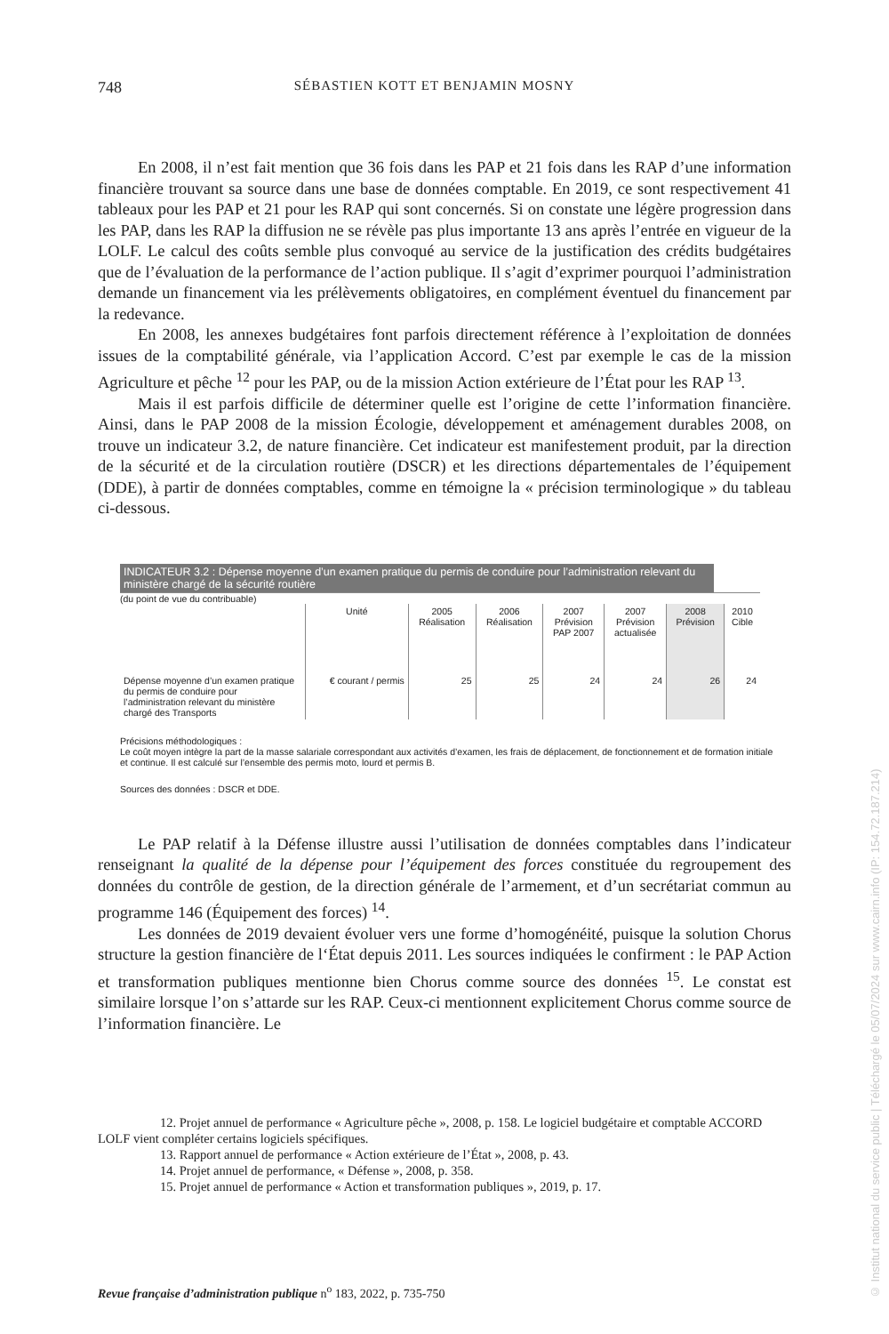748 SÉBASTIEN KOTT ET BENJAMIN MOSNY
En 2008, il n’est fait mention que 36 fois dans les PAP et 21 fois dans les RAP d’une information financière trouvant sa source dans une base de données comptable. En 2019, ce sont respectivement 41 tableaux pour les PAP et 21 pour les RAP qui sont concernés. Si on constate une légère progression dans les PAP, dans les RAP la diffusion ne se révèle pas plus importante 13 ans après l’entrée en vigueur de la LOLF. Le calcul des coûts semble plus convoqué au service de la justification des crédits budgétaires que de l’évaluation de la performance de l’action publique. Il s’agit d’exprimer pourquoi l’administration demande un financement via les prélèvements obligatoires, en complément éventuel du financement par la redevance.
En 2008, les annexes budgétaires font parfois directement référence à l’exploitation de données issues de la comptabilité générale, via l’application Accord. C’est par exemple le cas de la mission Agriculture et pêche <sup>12</sup> pour les PAP, ou de la mission Action extérieure de l’État pour les RAP <sup>13</sup>.
Mais il est parfois difficile de déterminer quelle est l’origine de cette l’information financière. Ainsi, dans le PAP 2008 de la mission Écologie, développement et aménagement durables 2008, on trouve un indicateur 3.2, de nature financière. Cet indicateur est manifestement produit, par la direction de la sécurité et de la circulation routière (DSCR) et les directions départementales de l’équipement (DDE), à partir de données comptables, comme en témoigne la « précision terminologique » du tableau ci-dessous.
INDICATEUR 3.2 : Dépense moyenne d’un examen pratique du permis de conduire pour l’administration relevant du ministère chargé de la sécurité routière
(du point de vue du contribuable)
| | Unité | 2005 Réalisation | 2006 Réalisation | 2007 Prévision PAP 2007 | 2007 Prévision actualisée | 2008 Prévision | 2010 Cible |
| --- | --- | --- | --- | --- | --- | --- | --- |
| Dépense moyenne d’un examen pratique du permis de conduire pour l’administration relevant du ministère chargé des Transports | € courant / permis | 25 | 25 | 24 | 24 | 26 | 24 |
Précisions méthodologiques :
Le coût moyen intègre la part de la masse salariale correspondant aux activités d’examen, les frais de déplacement, de fonctionnement et de formation initiale et continue. Il est calculé sur l’ensemble des permis moto, lourd et permis B.
Sources des données : DSCR et DDE.
Le PAP relatif à la Défense illustre aussi l’utilisation de données comptables dans l’indicateur renseignant la qualité de la dépense pour l’équipement des forces constituée du regroupement des données du contrôle de gestion, de la direction générale de l’armement, et d’un secrétariat commun au programme 146 (Équipement des forces) <sup>14</sup>.
Les données de 2019 devaient évoluer vers une forme d’homogénéité, puisque la solution Chorus structure la gestion financière de l‘État depuis 2011. Les sources indiquées le confirment : le PAP Action et transformation publiques mentionne bien Chorus comme source des données <sup>15</sup>. Le constat est similaire lorsque l’on s’attarde sur les RAP. Ceux-ci mentionnent explicitement Chorus comme source de l’information financière. Le
12. Projet annuel de performance « Agriculture pêche », 2008, p. 158. Le logiciel budgétaire et comptable ACCORD LOLF vient compléter certains logiciels spécifiques.
13. Rapport annuel de performance « Action extérieure de l’État », 2008, p. 43.
14. Projet annuel de performance, « Défense », 2008, p. 358.
15. Projet annuel de performance « Action et transformation publiques », 2019, p. 17.
Revue française d’administration publique n<sup>o</sup> 183, 2022, p. 735-750
© Institut national du service public | Téléchargé le 05/07/2024 sur www.cairn.info (IP: 154.72.187.214)